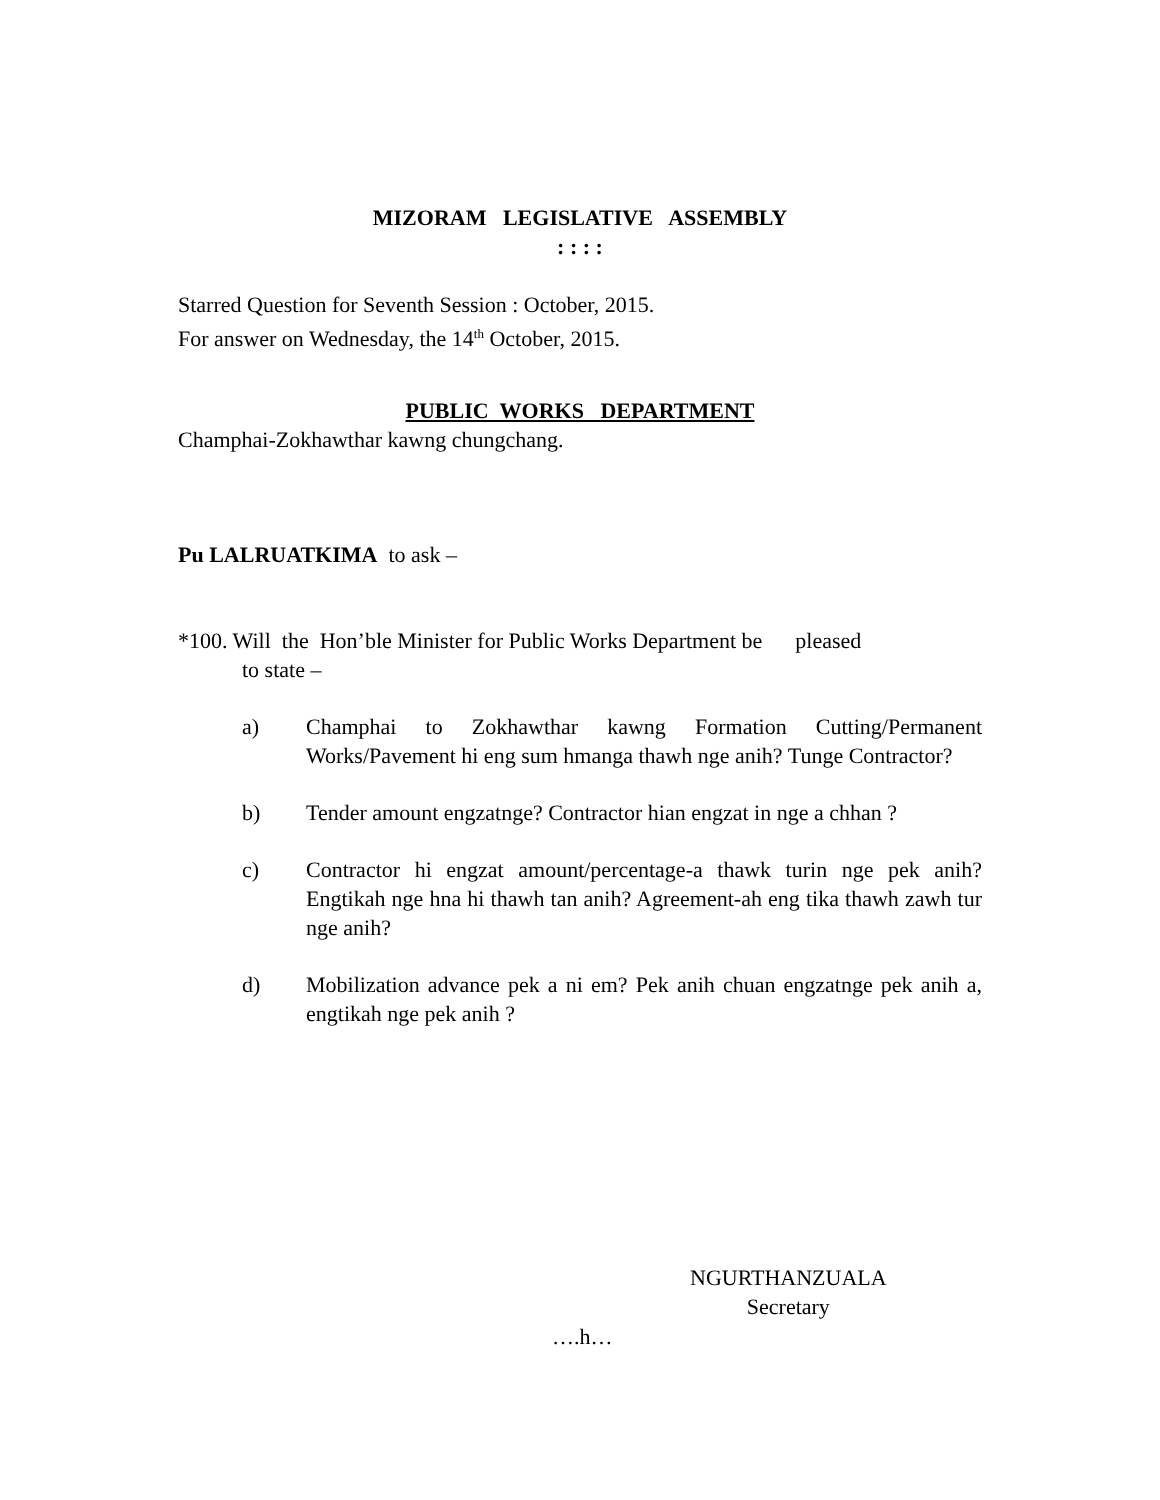MIZORAM LEGISLATIVE ASSEMBLY
: : : :
Starred Question for Seventh Session : October, 2015.
For answer on Wednesday, the 14<sup>th</sup> October, 2015.
PUBLIC WORKS DEPARTMENT
Champhai-Zokhawthar kawng chungchang.
Pu LALRUATKIMA to ask –
*100. Will the Hon’ble Minister for Public Works Department be pleased
to state –
a) Champhai to Zokhawthar kawng Formation Cutting/Permanent Works/Pavement hi eng sum hmanga thawh nge anih? Tunge Contractor?
b) Tender amount engzatnge? Contractor hian engzat in nge a chhan ?
c) Contractor hi engzat amount/percentage-a thawk turin nge pek anih? Engtikah nge hna hi thawh tan anih? Agreement-ah eng tika thawh zawh tur nge anih?
d) Mobilization advance pek a ni em? Pek anih chuan engzatnge pek anih a, engtikah nge pek anih ?
NGURTHANZUALA
Secretary
….h…